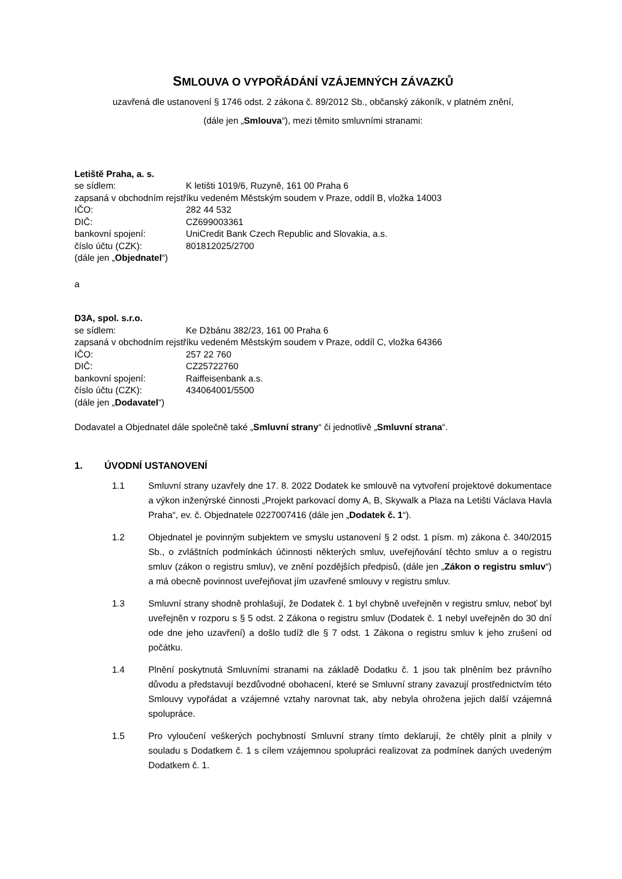SMLOUVA O VYPOŘÁDÁNÍ VZÁJEMNÝCH ZÁVAZKŮ
uzavřená dle ustanovení § 1746 odst. 2 zákona č. 89/2012 Sb., občanský zákoník, v platném znění,
(dále jen „Smlouva“), mezi těmito smluvními stranami:
Letiště Praha, a. s.
se sídlem: K letišti 1019/6, Ruzyně, 161 00 Praha 6
zapsaná v obchodním rejstříku vedeném Městským soudem v Praze, oddíl B, vložka 14003
IČO: 282 44 532
DIČ: CZ699003361
bankovní spojení: UniCredit Bank Czech Republic and Slovakia, a.s.
číslo účtu (CZK): 801812025/2700
(dále jen „Objednatel“)
a
D3A, spol. s.r.o.
se sídlem: Ke Džbánu 382/23, 161 00 Praha 6
zapsaná v obchodním rejstříku vedeném Městským soudem v Praze, oddíl C, vložka 64366
IČO: 257 22 760
DIČ: CZ25722760
bankovní spojení: Raiffeisenbank a.s.
číslo účtu (CZK): 434064001/5500
(dále jen „Dodavatel“)
Dodavatel a Objednatel dále společně také „Smluvní strany“ či jednotlivě „Smluvní strana“.
1. ÚVODNÍ USTANOVENÍ
1.1 Smluvní strany uzavřely dne 17. 8. 2022 Dodatek ke smlouvě na vytvoření projektové dokumentace a výkon inženýrské činnosti „Projekt parkovací domy A, B, Skywalk a Plaza na Letišti Václava Havla Praha“, ev. č. Objednatele 0227007416 (dále jen „Dodatek č. 1“).
1.2 Objednatel je povinným subjektem ve smyslu ustanovení § 2 odst. 1 písm. m) zákona č. 340/2015 Sb., o zvláštních podmínkách účinnosti některých smluv, uveřejňování těchto smluv a o registru smluv (zákon o registru smluv), ve znění pozdějších předpisů, (dále jen „Zákon o registru smluv“) a má obecně povinnost uveřejňovat jím uzavřené smlouvy v registru smluv.
1.3 Smluvní strany shodně prohlašují, že Dodatek č. 1 byl chybně uveřejněn v registru smluv, neboť byl uveřejněn v rozporu s § 5 odst. 2 Zákona o registru smluv (Dodatek č. 1 nebyl uveřejněn do 30 dní ode dne jeho uzavření) a došlo tudíž dle § 7 odst. 1 Zákona o registru smluv k jeho zrušení od počátku.
1.4 Plnění poskytnutá Smluvními stranami na základě Dodatku č. 1 jsou tak plněním bez právního důvodu a představují bezdůvodné obohacení, které se Smluvní strany zavazují prostřednictvím této Smlouvy vypořádat a vzájemné vztahy narovnat tak, aby nebyla ohrožena jejich další vzájemná spolupráce.
1.5 Pro vyloučení veškerých pochybností Smluvní strany tímto deklarují, že chtěly plnit a plnily v souladu s Dodatkem č. 1 s cílem vzájemnou spolupráci realizovat za podmínek daných uvedeným Dodatkem č. 1.